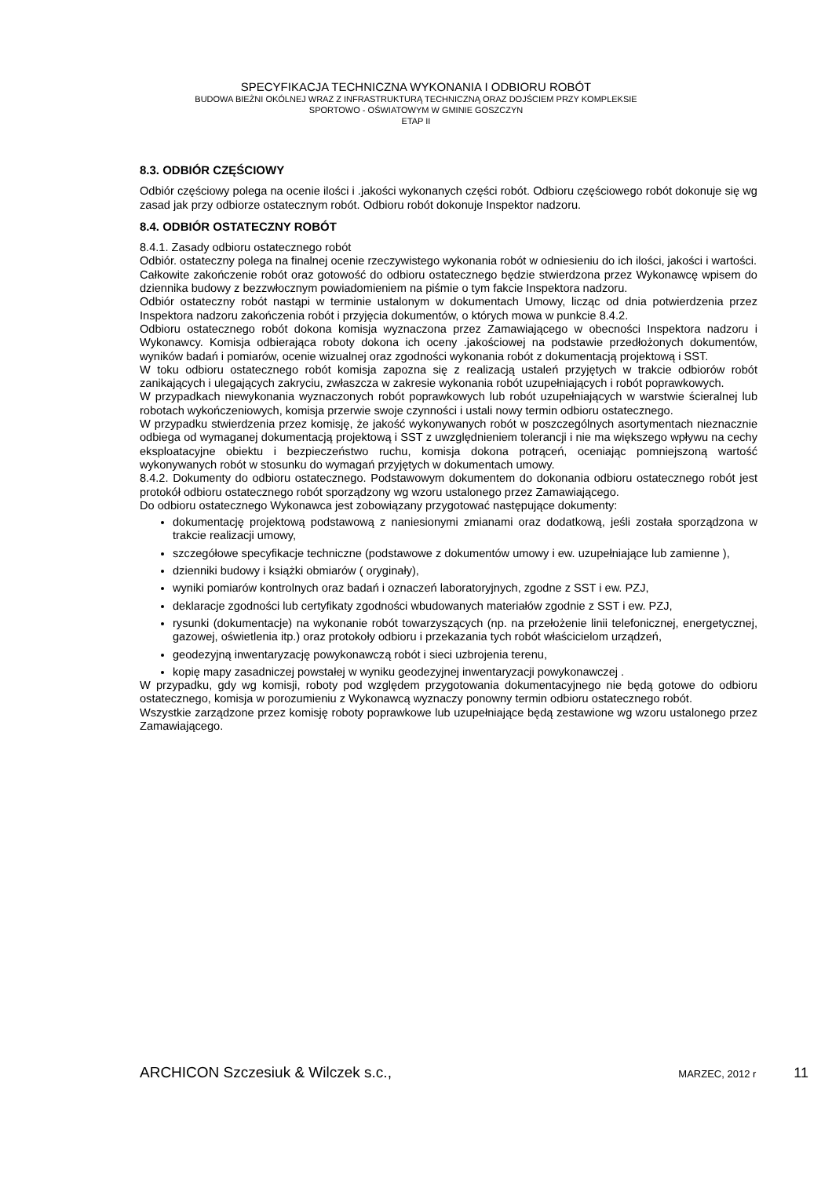SPECYFIKACJA TECHNICZNA WYKONANIA I ODBIORU ROBÓT
BUDOWA BIEŻNI OKÓLNEJ WRAZ Z INFRASTRUKTURĄ TECHNICZNĄ ORAZ DOJŚCIEM PRZY KOMPLEKSIE
SPORTOWO - OŚWIATOWYM W GMINIE GOSZCZYN
ETAP II
8.3. ODBIÓR CZĘŚCIOWY
Odbiór częściowy polega na ocenie ilości i .jakości wykonanych części robót. Odbioru częściowego robót dokonuje się wg zasad jak przy odbiorze ostatecznym robót. Odbioru robót dokonuje Inspektor nadzoru.
8.4. ODBIÓR OSTATECZNY ROBÓT
8.4.1. Zasady odbioru ostatecznego robót
Odbiór. ostateczny polega na finalnej ocenie rzeczywistego wykonania robót w odniesieniu do ich ilości, jakości i wartości.
Całkowite zakończenie robót oraz gotowość do odbioru ostatecznego będzie stwierdzona przez Wykonawcę wpisem do dziennika budowy z bezzwłocznym powiadomieniem na piśmie o tym fakcie Inspektora nadzoru.
Odbiór ostateczny robót nastąpi w terminie ustalonym w dokumentach Umowy, licząc od dnia potwierdzenia przez Inspektora nadzoru zakończenia robót i przyjęcia dokumentów, o których mowa w punkcie 8.4.2.
Odbioru ostatecznego robót dokona komisja wyznaczona przez Zamawiającego w obecności Inspektora nadzoru i Wykonawcy. Komisja odbierająca roboty dokona ich oceny .jakościowej na podstawie przedłożonych dokumentów, wyników badań i pomiarów, ocenie wizualnej oraz zgodności wykonania robót z dokumentacją projektową i SST.
W toku odbioru ostatecznego robót komisja zapozna się z realizacją ustaleń przyjętych w trakcie odbiorów robót zanikających i ulegających zakryciu, zwłaszcza w zakresie wykonania robót uzupełniających i robót poprawkowych.
W przypadkach niewykonania wyznaczonych robót poprawkowych lub robót uzupełniających w warstwie ścieralnej lub robotach wykończeniowych, komisja przerwie swoje czynności i ustali nowy termin odbioru ostatecznego.
W przypadku stwierdzenia przez komisję, że jakość wykonywanych robót w poszczególnych asortymentach nieznacznie odbiega od wymaganej dokumentacją projektową i SST z uwzględnieniem tolerancji i nie ma większego wpływu na cechy eksploatacyjne obiektu i bezpieczeństwo ruchu, komisja dokona potrąceń, oceniając pomniejszoną wartość wykonywanych robót w stosunku do wymagań przyjętych w dokumentach umowy.
8.4.2. Dokumenty do odbioru ostatecznego. Podstawowym dokumentem do dokonania odbioru ostatecznego robót jest protokół odbioru ostatecznego robót sporządzony wg wzoru ustalonego przez Zamawiającego.
Do odbioru ostatecznego Wykonawca jest zobowiązany przygotować następujące dokumenty:
dokumentację projektową podstawową z naniesionymi zmianami oraz dodatkową, jeśli została sporządzona w trakcie realizacji umowy,
szczegółowe specyfikacje techniczne (podstawowe z dokumentów umowy i ew. uzupełniające lub zamienne ),
dzienniki budowy i książki obmiarów ( oryginały),
wyniki pomiarów kontrolnych oraz badań i oznaczeń laboratoryjnych, zgodne z SST i ew. PZJ,
deklaracje zgodności lub certyfikaty zgodności wbudowanych materiałów zgodnie z SST i ew. PZJ,
rysunki (dokumentacje) na wykonanie robót towarzyszących (np. na przełożenie linii telefonicznej, energetycznej, gazowej, oświetlenia itp.) oraz protokoły odbioru i przekazania tych robót właścicielom urządzeń,
geodezyjną inwentaryzację powykonawczą robót i sieci uzbrojenia terenu,
kopię mapy zasadniczej powstałej w wyniku geodezyjnej inwentaryzacji powykonawczej .
W przypadku, gdy wg komisji, roboty pod względem przygotowania dokumentacyjnego nie będą gotowe do odbioru ostatecznego, komisja w porozumieniu z Wykonawcą wyznaczy ponowny termin odbioru ostatecznego robót.
Wszystkie zarządzone przez komisję roboty poprawkowe lub uzupełniające będą zestawione wg wzoru ustalonego przez Zamawiającego.
ARCHICON Szczesiuk & Wilczek s.c., MARZEC, 2012 r 11